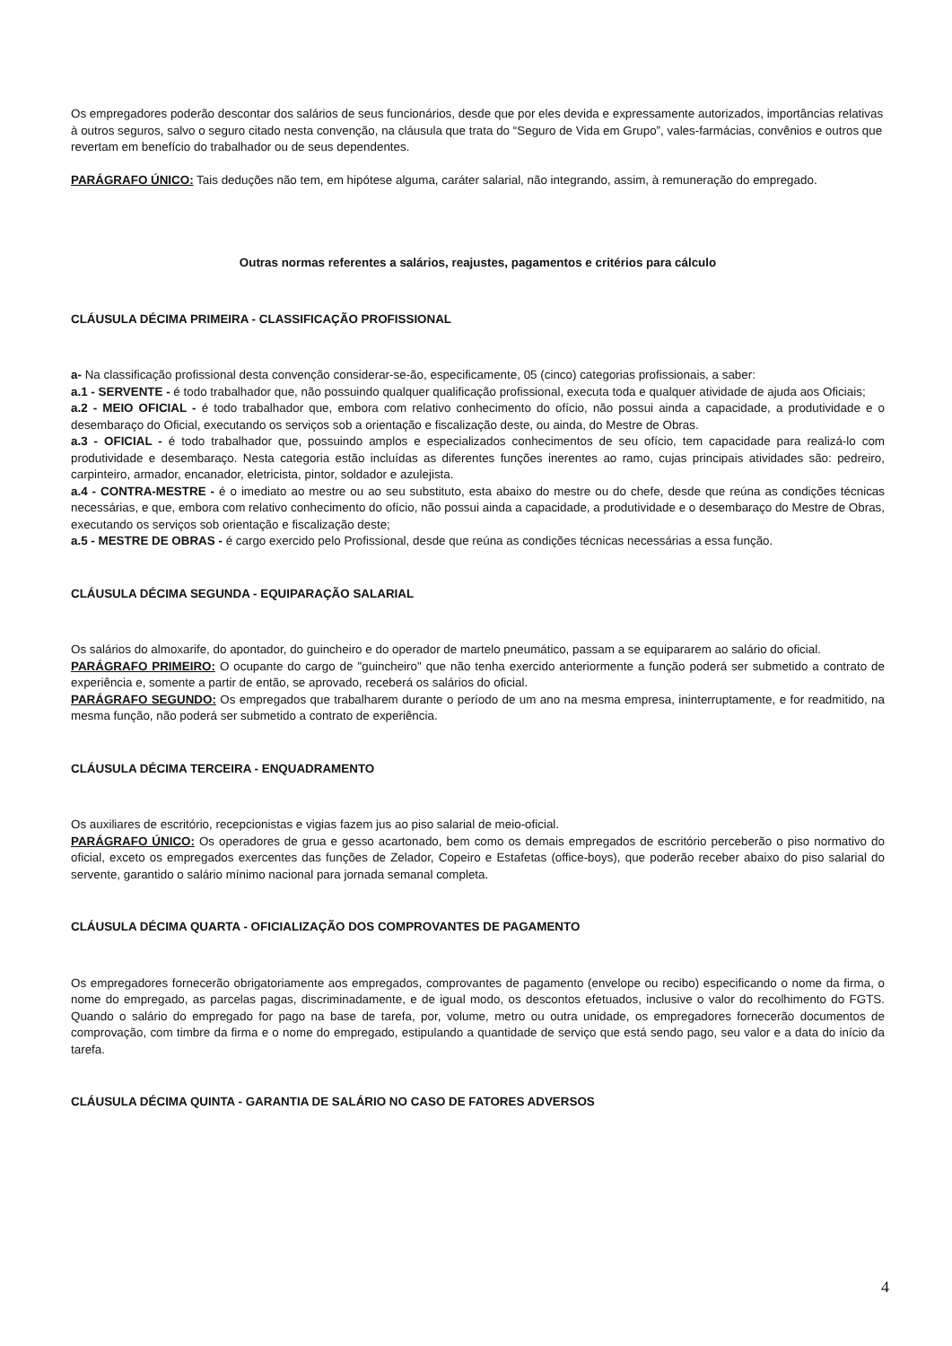Os empregadores poderão descontar dos salários de seus funcionários, desde que por eles devida e expressamente autorizados, importâncias relativas à outros seguros, salvo o seguro citado nesta convenção, na cláusula que trata do “Seguro de Vida em Grupo”, vales-farmácias, convênios e outros que revertam em benefício do trabalhador ou de seus dependentes.
PARÁGRAFO ÚNICO: Tais deduções não tem, em hipótese alguma, caráter salarial, não integrando, assim, à remuneração do empregado.
Outras normas referentes a salários, reajustes, pagamentos e critérios para cálculo
CLÁUSULA DÉCIMA PRIMEIRA - CLASSIFICAÇÃO PROFISSIONAL
a- Na classificação profissional desta convenção considerar-se-ão, especificamente, 05 (cinco) categorias profissionais, a saber:
a.1 - SERVENTE - é todo trabalhador que, não possuindo qualquer qualificação profissional, executa toda e qualquer atividade de ajuda aos Oficiais;
a.2 - MEIO OFICIAL - é todo trabalhador que, embora com relativo conhecimento do ofício, não possui ainda a capacidade, a produtividade e o desembaraço do Oficial, executando os serviços sob a orientação e fiscalização deste, ou ainda, do Mestre de Obras.
a.3 - OFICIAL - é todo trabalhador que, possuindo amplos e especializados conhecimentos de seu ofício, tem capacidade para realizá-lo com produtividade e desembaraço. Nesta categoria estão incluídas as diferentes funções inerentes ao ramo, cujas principais atividades são: pedreiro, carpinteiro, armador, encanador, eletricista, pintor, soldador e azulejista.
a.4 - CONTRA-MESTRE - é o imediato ao mestre ou ao seu substituto, esta abaixo do mestre ou do chefe, desde que reúna as condições técnicas necessárias, e que, embora com relativo conhecimento do ofício, não possui ainda a capacidade, a produtividade e o desembaraço do Mestre de Obras, executando os serviços sob orientação e fiscalização deste;
a.5 - MESTRE DE OBRAS - é cargo exercido pelo Profissional, desde que reúna as condições técnicas necessárias a essa função.
CLÁUSULA DÉCIMA SEGUNDA - EQUIPARAÇÃO SALARIAL
Os salários do almoxarife, do apontador, do guincheiro e do operador de martelo pneumático, passam a se equipararem ao salário do oficial.
PARÁGRAFO PRIMEIRO: O ocupante do cargo de "guincheiro" que não tenha exercido anteriormente a função poderá ser submetido a contrato de experiência e, somente a partir de então, se aprovado, receberá os salários do oficial.
PARÁGRAFO SEGUNDO: Os empregados que trabalharem durante o período de um ano na mesma empresa, ininterruptamente, e for readmitido, na mesma função, não poderá ser submetido a contrato de experiência.
CLÁUSULA DÉCIMA TERCEIRA - ENQUADRAMENTO
Os auxiliares de escritório, recepcionistas e vigias fazem jus ao piso salarial de meio-oficial.
PARÁGRAFO ÚNICO: Os operadores de grua e gesso acartonado, bem como os demais empregados de escritório perceberão o piso normativo do oficial, exceto os empregados exercentes das funções de Zelador, Copeiro e Estafetas (office-boys), que poderão receber abaixo do piso salarial do servente, garantido o salário mínimo nacional para jornada semanal completa.
CLÁUSULA DÉCIMA QUARTA - OFICIALIZAÇÃO DOS COMPROVANTES DE PAGAMENTO
Os empregadores fornecerão obrigatoriamente aos empregados, comprovantes de pagamento (envelope ou recibo) especificando o nome da firma, o nome do empregado, as parcelas pagas, discriminadamente, e de igual modo, os descontos efetuados, inclusive o valor do recolhimento do FGTS. Quando o salário do empregado for pago na base de tarefa, por, volume, metro ou outra unidade, os empregadores fornecerão documentos de comprovação, com timbre da firma e o nome do empregado, estipulando a quantidade de serviço que está sendo pago, seu valor e a data do início da tarefa.
CLÁUSULA DÉCIMA QUINTA - GARANTIA DE SALÁRIO NO CASO DE FATORES ADVERSOS
4